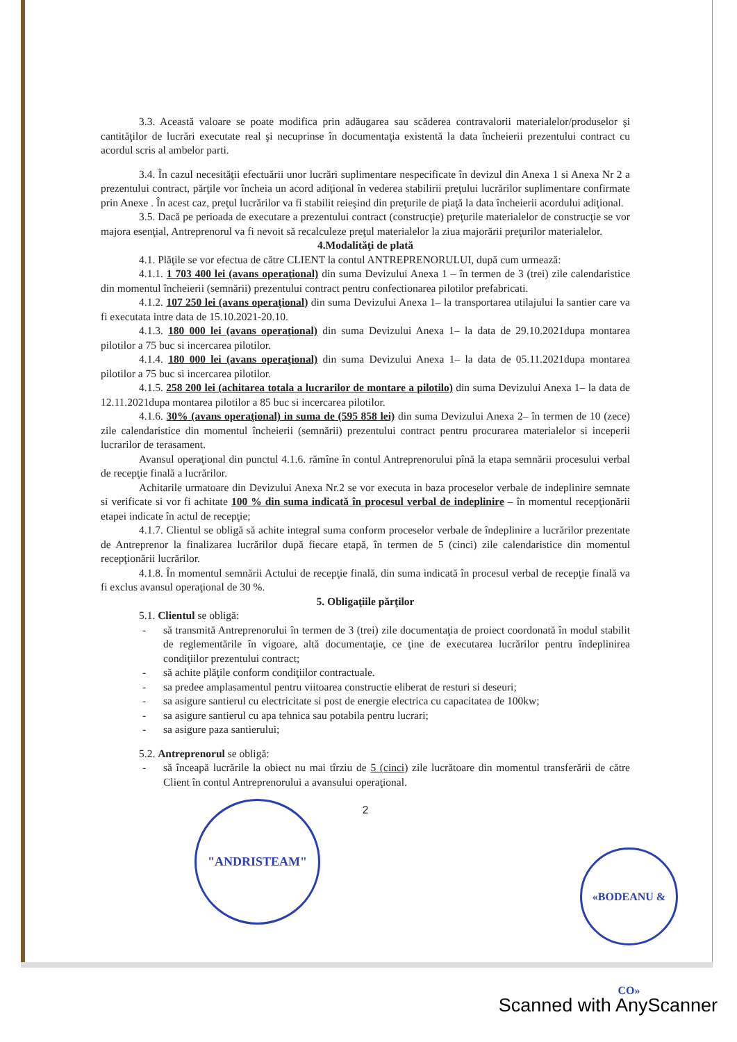3.3. Această valoare se poate modifica prin adăugarea sau scăderea contravalorii materialelor/produselor şi cantităţilor de lucrări executate real şi necuprinse în documentaţia existentă la data încheierii prezentului contract cu acordul scris al ambelor parti.
3.4. În cazul necesităţii efectuării unor lucrări suplimentare nespecificate în devizul din Anexa 1 si Anexa Nr 2 a prezentului contract, părţile vor încheia un acord adiţional în vederea stabilirii preţului lucrărilor suplimentare confirmate prin Anexe . În acest caz, preţul lucrărilor va fi stabilit reieşind din preţurile de piaţă la data încheierii acordului adiţional.
3.5. Dacă pe perioada de executare a prezentului contract (construcţie) preţurile materialelor de construcţie se vor majora esenţial, Antreprenorul va fi nevoit să recalculeze preţul materialelor la ziua majorării preţurilor materialelor.
4.Modalităţi de plată
4.1. Plăţile se vor efectua de către CLIENT la contul ANTREPRENORULUI, după cum urmează:
4.1.1. 1 703 400 lei (avans operaţional) din suma Devizului Anexa 1 – în termen de 3 (trei) zile calendaristice din momentul încheierii (semnării) prezentului contract pentru confectionarea pilotilor prefabricati.
4.1.2. 107 250 lei (avans operaţional) din suma Devizului Anexa 1– la transportarea utilajului la santier care va fi executata intre data de 15.10.2021-20.10.
4.1.3. 180 000 lei (avans operaţional) din suma Devizului Anexa 1– la data de 29.10.2021dupa montarea pilotilor a 75 buc si incercarea pilotilor.
4.1.4. 180 000 lei (avans operaţional) din suma Devizului Anexa 1– la data de 05.11.2021dupa montarea pilotilor a 75 buc si incercarea pilotilor.
4.1.5. 258 200 lei (achitarea totala a lucrarilor de montare a pilotilo) din suma Devizului Anexa 1– la data de 12.11.2021dupa montarea pilotilor a 85 buc si incercarea pilotilor.
4.1.6. 30% (avans operaţional) in suma de (595 858 lei) din suma Devizului Anexa 2– în termen de 10 (zece) zile calendaristice din momentul încheierii (semnării) prezentului contract pentru procurarea materialelor si inceperii lucrarilor de terasament.
Avansul operaţional din punctul 4.1.6. rămîne în contul Antreprenorului pînă la etapa semnării procesului verbal de recepţie finală a lucrărilor.
Achitarile urmatoare din Devizului Anexa Nr.2 se vor executa in baza proceselor verbale de indeplinire semnate si verificate si vor fi achitate 100 % din suma indicată în procesul verbal de indeplinire – în momentul recepţionării etapei indicate în actul de recepţie;
4.1.7. Clientul se obligă să achite integral suma conform proceselor verbale de îndeplinire a lucrărilor prezentate de Antreprenor la finalizarea lucrărilor după fiecare etapă, în termen de 5 (cinci) zile calendaristice din momentul recepţionării lucrărilor.
4.1.8. În momentul semnării Actului de recepţie finală, din suma indicată în procesul verbal de recepţie finală va fi exclus avansul operaţional de 30 %.
5. Obligaţiile părţilor
5.1. Clientul se obligă:
- să transmită Antreprenorului în termen de 3 (trei) zile documentaţia de proiect coordonată în modul stabilit de reglementările în vigoare, altă documentaţie, ce ţine de executarea lucrărilor pentru îndeplinirea condiţiilor prezentului contract;
- să achite plăţile conform condiţiilor contractuale.
- sa predee amplasamentul pentru viitoarea constructie eliberat de resturi si deseuri;
- sa asigure santierul cu electricitate si post de energie electrica cu capacitatea de 100kw;
- sa asigure santierul cu apa tehnica sau potabila pentru lucrari;
- sa asigure paza santierului;
5.2. Antreprenorul se obligă:
- să înceapă lucrările la obiect nu mai tîrziu de 5 (cinci) zile lucrătoare din momentul transferării de către Client în contul Antreprenorului a avansului operaţional.
2
"ANDRISTEAM"
«BODEANU & CO»
Scanned with AnyScanner